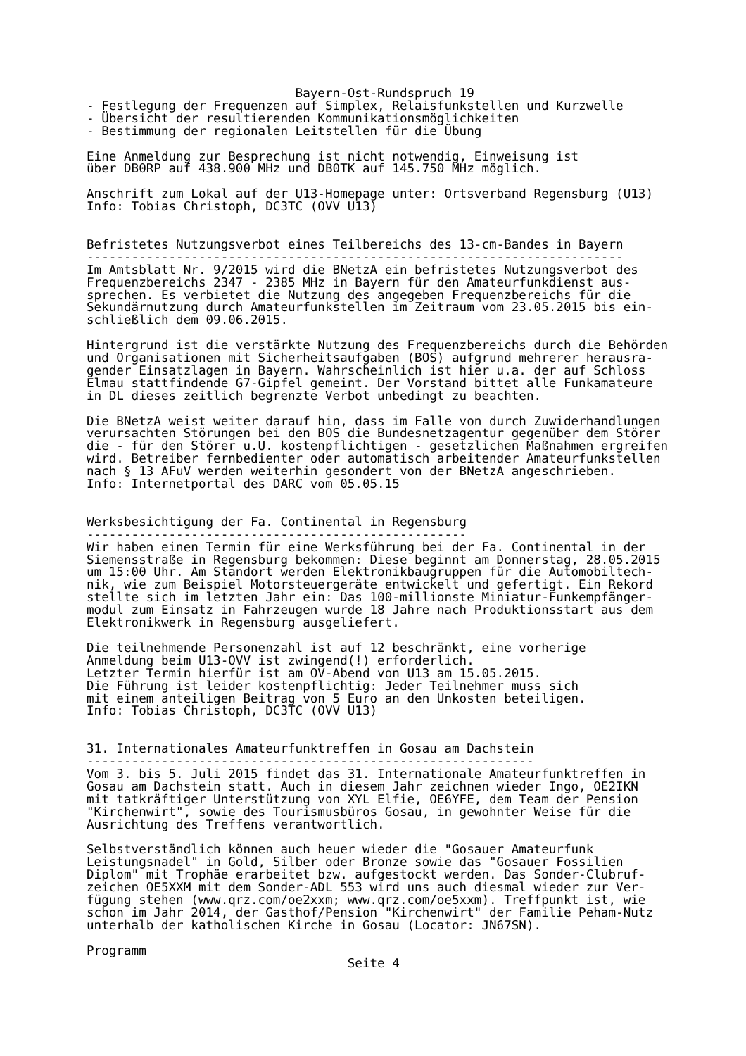Bayern-Ost-Rundspruch 19
- Festlegung der Frequenzen auf Simplex, Relaisfunkstellen und Kurzwelle
- Übersicht der resultierenden Kommunikationsmöglichkeiten
- Bestimmung der regionalen Leitstellen für die Übung

Eine Anmeldung zur Besprechung ist nicht notwendig, Einweisung ist
über DB0RP auf 438.900 MHz und DB0TK auf 145.750 MHz möglich.

Anschrift zum Lokal auf der U13-Homepage unter: Ortsverband Regensburg (U13)
Info: Tobias Christoph, DC3TC (OVV U13)


Befristetes Nutzungsverbot eines Teilbereichs des 13-cm-Bandes in Bayern
------------------------------------------------------------------------
Im Amtsblatt Nr. 9/2015 wird die BNetzA ein befristetes Nutzungsverbot des
Frequenzbereichs 2347 - 2385 MHz in Bayern für den Amateurfunkdienst aus-
sprechen. Es verbietet die Nutzung des angegeben Frequenzbereichs für die
Sekundärnutzung durch Amateurfunkstellen im Zeitraum vom 23.05.2015 bis ein-
schließlich dem 09.06.2015.

Hintergrund ist die verstärkte Nutzung des Frequenzbereichs durch die Behörden
und Organisationen mit Sicherheitsaufgaben (BOS) aufgrund mehrerer herausra-
gender Einsatzlagen in Bayern. Wahrscheinlich ist hier u.a. der auf Schloss
Elmau stattfindende G7-Gipfel gemeint. Der Vorstand bittet alle Funkamateure
in DL dieses zeitlich begrenzte Verbot unbedingt zu beachten.

Die BNetzA weist weiter darauf hin, dass im Falle von durch Zuwiderhandlungen
verursachten Störungen bei den BOS die Bundesnetzagentur gegenüber dem Störer
die - für den Störer u.U. kostenpflichtigen - gesetzlichen Maßnahmen ergreifen
wird. Betreiber fernbedienter oder automatisch arbeitender Amateurfunkstellen
nach § 13 AFuV werden weiterhin gesondert von der BNetzA angeschrieben.
Info: Internetportal des DARC vom 05.05.15


Werksbesichtigung der Fa. Continental in Regensburg
---------------------------------------------------
Wir haben einen Termin für eine Werksführung bei der Fa. Continental in der
Siemensstraße in Regensburg bekommen: Diese beginnt am Donnerstag, 28.05.2015
um 15:00 Uhr. Am Standort werden Elektronikbaugruppen für die Automobiltech-
nik, wie zum Beispiel Motorsteuergeräte entwickelt und gefertigt. Ein Rekord
stellte sich im letzten Jahr ein: Das 100-millionste Miniatur-Funkempfänger-
modul zum Einsatz in Fahrzeugen wurde 18 Jahre nach Produktionsstart aus dem
Elektronikwerk in Regensburg ausgeliefert.

Die teilnehmende Personenzahl ist auf 12 beschränkt, eine vorherige
Anmeldung beim U13-OVV ist zwingend(!) erforderlich.
Letzter Termin hierfür ist am OV-Abend von U13 am 15.05.2015.
Die Führung ist leider kostenpflichtig: Jeder Teilnehmer muss sich
mit einem anteiligen Beitrag von 5 Euro an den Unkosten beteiligen.
Info: Tobias Christoph, DC3TC (OVV U13)


31. Internationales Amateurfunktreffen in Gosau am Dachstein
------------------------------------------------------------
Vom 3. bis 5. Juli 2015 findet das 31. Internationale Amateurfunktreffen in
Gosau am Dachstein statt. Auch in diesem Jahr zeichnen wieder Ingo, OE2IKN
mit tatkräftiger Unterstützung von XYL Elfie, OE6YFE, dem Team der Pension
"Kirchenwirt", sowie des Tourismusbüros Gosau, in gewohnter Weise für die
Ausrichtung des Treffens verantwortlich.

Selbstverständlich können auch heuer wieder die "Gosauer Amateurfunk
Leistungsnadel" in Gold, Silber oder Bronze sowie das "Gosauer Fossilien
Diplom" mit Trophäe erarbeitet bzw. aufgestockt werden. Das Sonder-Clubruf-
zeichen OE5XXM mit dem Sonder-ADL 553 wird uns auch diesmal wieder zur Ver-
fügung stehen (www.qrz.com/oe2xxm; www.qrz.com/oe5xxm). Treffpunkt ist, wie
schon im Jahr 2014, der Gasthof/Pension "Kirchenwirt" der Familie Peham-Nutz
unterhalb der katholischen Kirche in Gosau (Locator: JN67SN).

Programm
                                   Seite 4